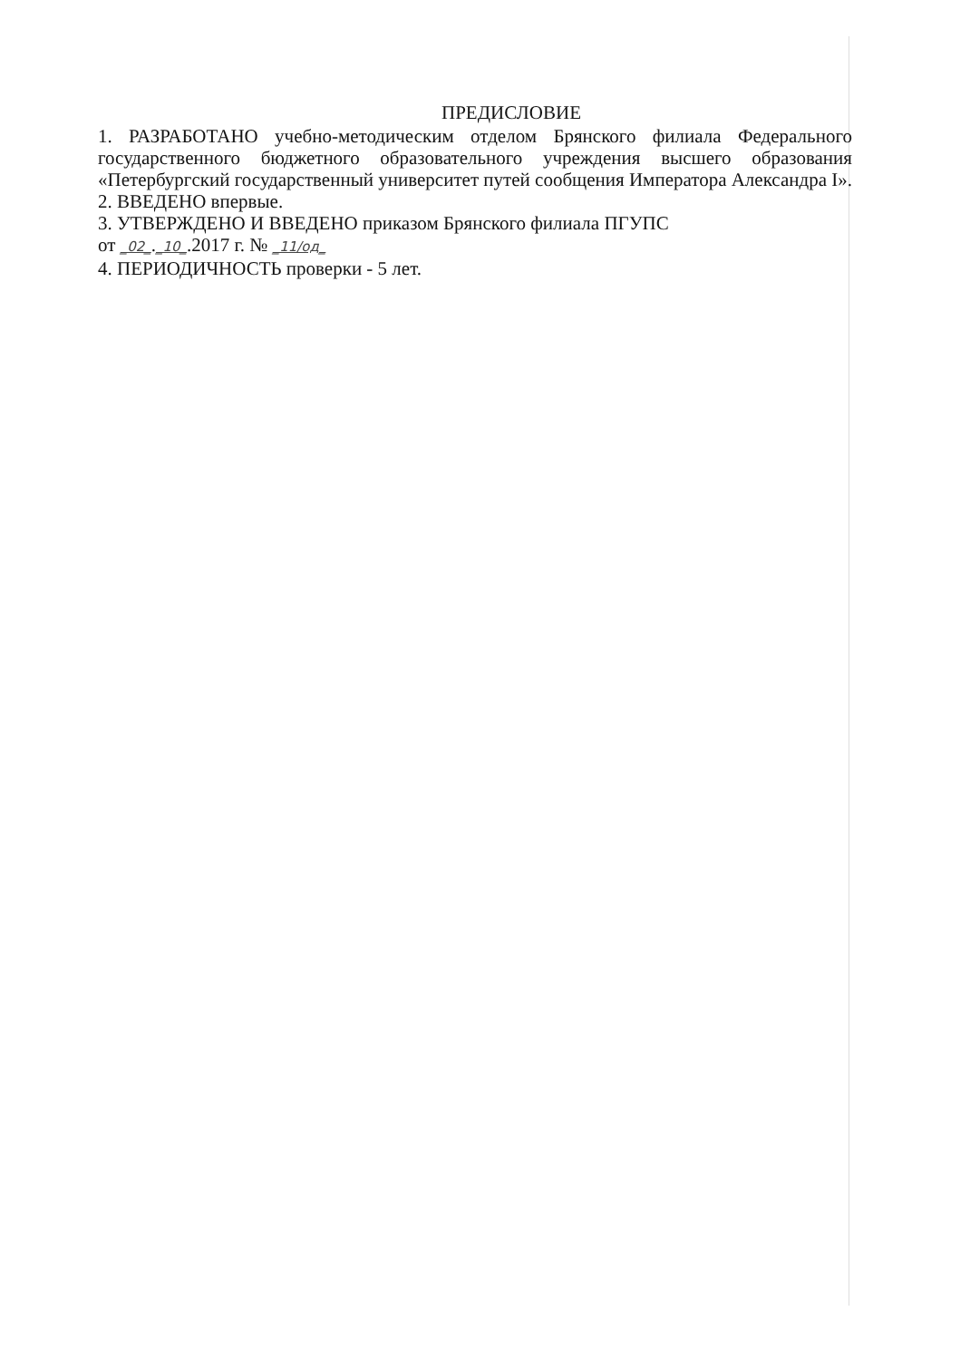ПРЕДИСЛОВИЕ
1. РАЗРАБОТАНО учебно-методическим отделом Брянского филиала Федерального государственного бюджетного образовательного учреждения высшего образования «Петербургский государственный университет путей сообщения Императора Александра I».
2. ВВЕДЕНО впервые.
3. УТВЕРЖДЕНО И ВВЕДЕНО приказом Брянского филиала ПГУПС
от _02_._10_.2017 г. № _11/од_
4. ПЕРИОДИЧНОСТЬ проверки - 5 лет.